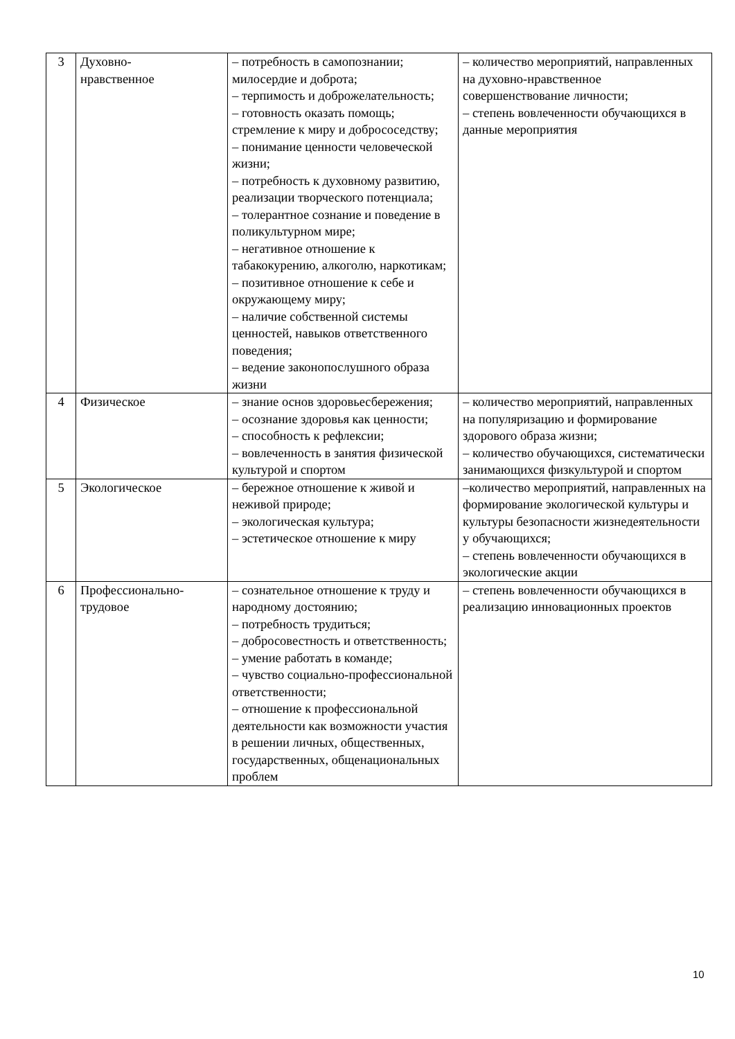| 3 | Духовно- нравственное | – потребность в самопознании; милосердие и доброта; – терпимость и доброжелательность; – готовность оказать помощь; стремление к миру и добрососедству; – понимание ценности человеческой жизни; – потребность к духовному развитию, реализации творческого потенциала; – толерантное сознание и поведение в поликультурном мире; – негативное отношение к табакокурению, алкоголю, наркотикам; – позитивное отношение к себе и окружающему миру; – наличие собственной системы ценностей, навыков ответственного поведения; – ведение законопослушного образа жизни | – количество мероприятий, направленных на духовно-нравственное совершенствование личности; – степень вовлеченности обучающихся в данные мероприятия |
| 4 | Физическое | – знание основ здоровьесбережения; – осознание здоровья как ценности; – способность к рефлексии; – вовлеченность в занятия физической культурой и спортом | – количество мероприятий, направленных на популяризацию и формирование здорового образа жизни; – количество обучающихся, систематически занимающихся физкультурой и спортом |
| 5 | Экологическое | – бережное отношение к живой и неживой природе; – экологическая культура; – эстетическое отношение к миру | –количество мероприятий, направленных на формирование экологической культуры и культуры безопасности жизнедеятельности у обучающихся; – степень вовлеченности обучающихся в экологические акции |
| 6 | Профессионально- трудовое | – сознательное отношение к труду и народному достоянию; – потребность трудиться; – добросовестность и ответственность; – умение работать в команде; – чувство социально-профессиональной ответственности; – отношение к профессиональной деятельности как возможности участия в решении личных, общественных, государственных, общенациональных проблем | – степень вовлеченности обучающихся в реализацию инновационных проектов |
10